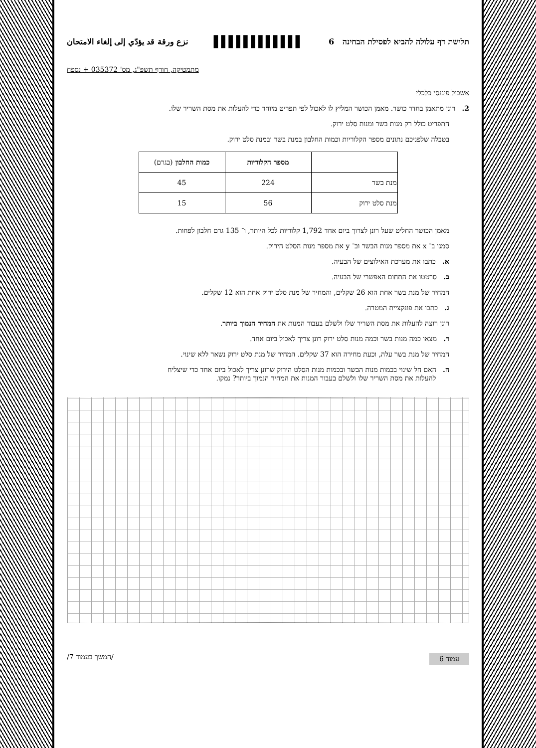תלישת דף עלולה להביא לפסילת הבחינה 6 ▌▌▌▌▌▌▌▌▌▌▌▌ نزع ورقة قد يؤدّي إلى إلغاء الامتحان
מתמטיקה, חורף תשפ"ג, מס' 035372 + נספח
אשכול פיננסי כלכלי
2. רונן מתאמן בחדר כושר. מאמן הכושר המליץ לו לאכול לפי תפריט מיוחד כדי להעלות את מסת השריר שלו.
התפריט כולל רק מנות בשר ומנות סלט ירוק.
בטבלה שלפניכם נתונים מספר הקלוריות וכמות החלבון במנת בשר ובמנת סלט ירוק.
| | מספר הקלוריות | כמות החלבון (בגרם) |
| --- | --- | --- |
| מנת בשר | 224 | 45 |
| מנת סלט ירוק | 56 | 15 |
מאמן הכושר החליט שעל רונן לצרוך ביום אחד 1,792 קלוריות לכל היותר, ו־ 135 גרם חלבון לפחות.
סמנו ב־ x את מספר מנות הבשר וב־ y את מספר מנות הסלט הירוק.
א. כתבו את מערכת האילוצים של הבעיה.
ב. סרטטו את התחום האפשרי של הבעיה.
המחיר של מנת בשר אחת הוא 26 שקלים, והמחיר של מנת סלט ירוק אחת הוא 12 שקלים.
ג. כתבו את פונקציית המטרה.
רונן רוצה להעלות את מסת השריר שלו ולשלם בעבור המנות את המחיר הנמוך ביותר.
ד. מצאו כמה מנות בשר וכמה מנות סלט ירוק רונן צריך לאכול ביום אחד.
המחיר של מנת בשר עלה, וכעת מחירה הוא 37 שקלים. המחיר של מנת סלט ירוק נשאר ללא שינוי.
ה. האם חל שינוי בכמות מנות הבשר ובכמות מנות הסלט הירוק שרונן צריך לאכול ביום אחד כדי שיצליח
להעלות את מסת השריר שלו ולשלם בעבור המנות את המחיר הנמוך ביותר? נמקו.
עמוד 6 /המשך בעמוד 7/